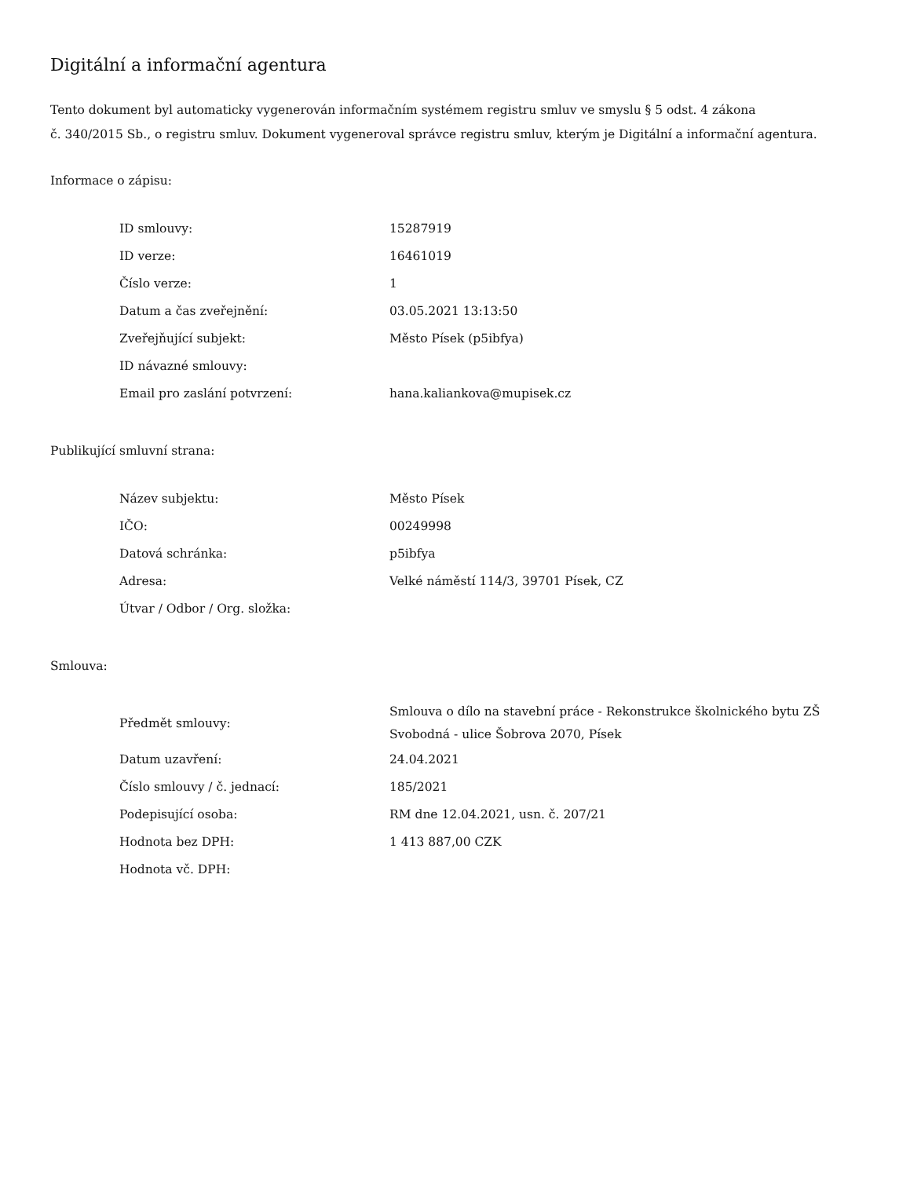Digitální a informační agentura
Tento dokument byl automaticky vygenerován informačním systémem registru smluv ve smyslu § 5 odst. 4 zákona
č. 340/2015 Sb., o registru smluv. Dokument vygeneroval správce registru smluv, kterým je Digitální a informační agentura.
Informace o zápisu:
| ID smlouvy: | 15287919 |
| ID verze: | 16461019 |
| Číslo verze: | 1 |
| Datum a čas zveřejnění: | 03.05.2021 13:13:50 |
| Zveřejňující subjekt: | Město Písek (p5ibfya) |
| ID návazné smlouvy: | |
| Email pro zaslání potvrzení: | hana.kaliankova@mupisek.cz |
Publikující smluvní strana:
| Název subjektu: | Město Písek |
| IČO: | 00249998 |
| Datová schránka: | p5ibfya |
| Adresa: | Velké náměstí 114/3, 39701 Písek, CZ |
| Útvar / Odbor / Org. složka: | |
Smlouva:
| Předmět smlouvy: | Smlouva o dílo na stavební práce - Rekonstrukce školnického bytu ZŠ Svobodná - ulice Šobrova 2070, Písek |
| Datum uzavření: | 24.04.2021 |
| Číslo smlouvy / č. jednací: | 185/2021 |
| Podepisující osoba: | RM dne 12.04.2021, usn. č. 207/21 |
| Hodnota bez DPH: | 1 413 887,00 CZK |
| Hodnota vč. DPH: | |